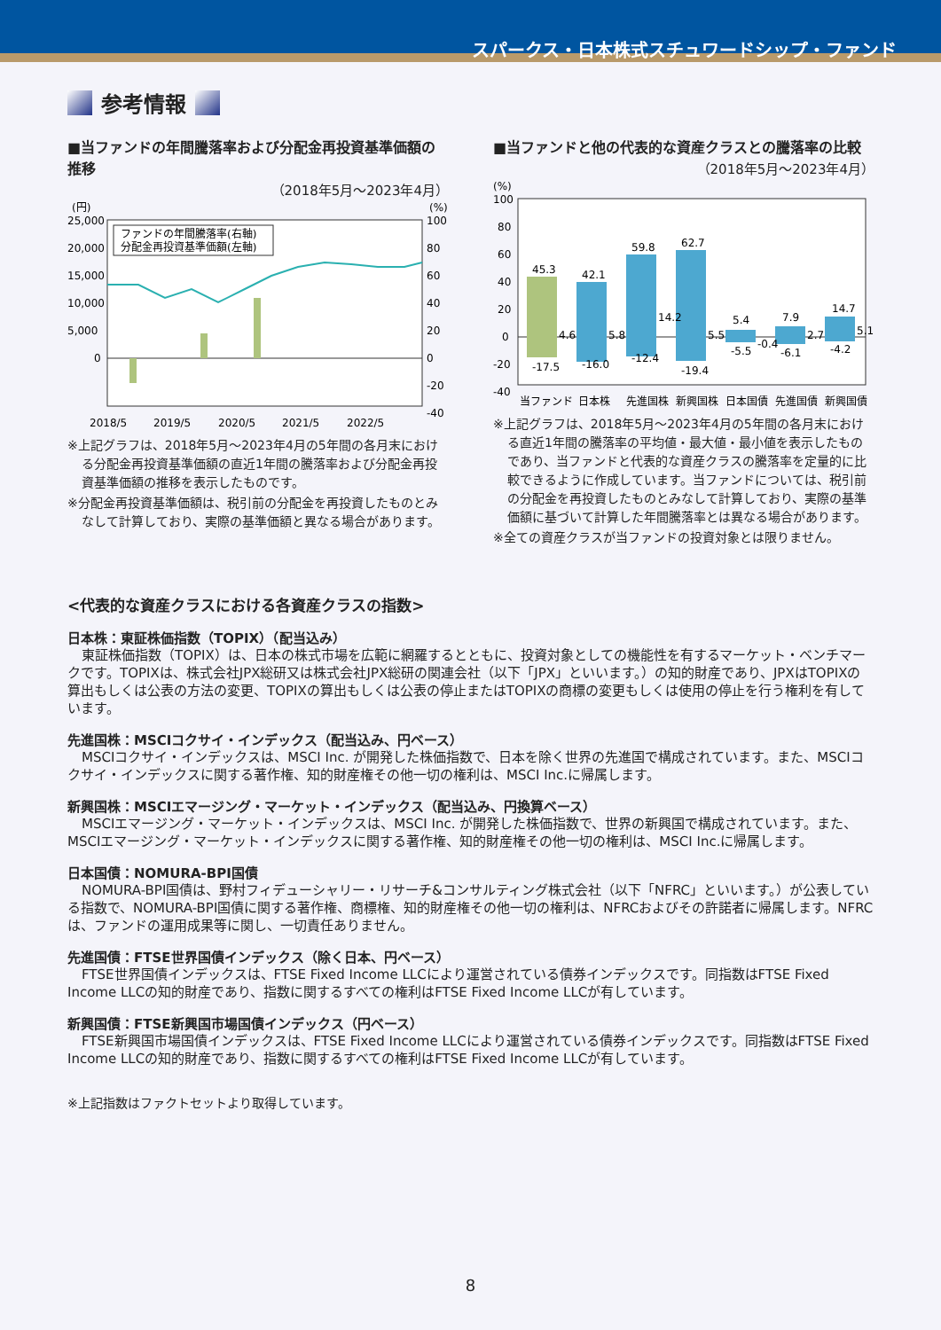スパークス・日本株式スチュワードシップ・ファンド
参考情報
■当ファンドの年間騰落率および分配金再投資基準価額の推移
（2018年5月～2023年4月）
(円)
(%)
25,000
20,000
15,000
10,000
5,000
0
100
80
60
40
20
0
-20
-40
ファンドの年間騰落率(右軸)
分配金再投資基準価額(左軸)
2018/5
2019/5
2020/5
2021/5
2022/5
※上記グラフは、2018年5月～2023年4月の5年間の各月末における分配金再投資基準価額の直近1年間の騰落率および分配金再投資基準価額の推移を表示したものです。
※分配金再投資基準価額は、税引前の分配金を再投資したものとみなして計算しており、実際の基準価額と異なる場合があります。
■当ファンドと他の代表的な資産クラスとの騰落率の比較
（2018年5月～2023年4月）
(%)
100
80
60
40
20
0
-20
-40
45.3
42.1
59.8
62.7
5.4
7.9
14.7
4.6
5.8
14.2
5.5
-0.4
2.7
5.1
-17.5
-16.0
-12.4
-19.4
-5.5
-6.1
-4.2
当ファンド
日本株
先進国株
新興国株
日本国債
先進国債
新興国債
※上記グラフは、2018年5月～2023年4月の5年間の各月末における直近1年間の騰落率の平均値・最大値・最小値を表示したものであり、当ファンドと代表的な資産クラスの騰落率を定量的に比較できるように作成しています。当ファンドについては、税引前の分配金を再投資したものとみなして計算しており、実際の基準価額に基づいて計算した年間騰落率とは異なる場合があります。
※全ての資産クラスが当ファンドの投資対象とは限りません。
<代表的な資産クラスにおける各資産クラスの指数>
日本株：東証株価指数（TOPIX）（配当込み）
東証株価指数（TOPIX）は、日本の株式市場を広範に網羅するとともに、投資対象としての機能性を有するマーケット・ベンチマークです。TOPIXは、株式会社JPX総研又は株式会社JPX総研の関連会社（以下「JPX」といいます。）の知的財産であり、JPXはTOPIXの算出もしくは公表の方法の変更、TOPIXの算出もしくは公表の停止またはTOPIXの商標の変更もしくは使用の停止を行う権利を有しています。
先進国株：MSCIコクサイ・インデックス（配当込み、円ベース）
MSCIコクサイ・インデックスは、MSCI Inc. が開発した株価指数で、日本を除く世界の先進国で構成されています。また、MSCIコクサイ・インデックスに関する著作権、知的財産権その他一切の権利は、MSCI Inc.に帰属します。
新興国株：MSCIエマージング・マーケット・インデックス（配当込み、円換算ベース）
MSCIエマージング・マーケット・インデックスは、MSCI Inc. が開発した株価指数で、世界の新興国で構成されています。また、MSCIエマージング・マーケット・インデックスに関する著作権、知的財産権その他一切の権利は、MSCI Inc.に帰属します。
日本国債：NOMURA-BPI国債
NOMURA-BPI国債は、野村フィデューシャリー・リサーチ&コンサルティング株式会社（以下「NFRC」といいます。）が公表している指数で、NOMURA-BPI国債に関する著作権、商標権、知的財産権その他一切の権利は、NFRCおよびその許諾者に帰属します。NFRCは、ファンドの運用成果等に関し、一切責任ありません。
先進国債：FTSE世界国債インデックス（除く日本、円ベース）
FTSE世界国債インデックスは、FTSE Fixed Income LLCにより運営されている債券インデックスです。同指数はFTSE Fixed Income LLCの知的財産であり、指数に関するすべての権利はFTSE Fixed Income LLCが有しています。
新興国債：FTSE新興国市場国債インデックス（円ベース）
FTSE新興国市場国債インデックスは、FTSE Fixed Income LLCにより運営されている債券インデックスです。同指数はFTSE Fixed Income LLCの知的財産であり、指数に関するすべての権利はFTSE Fixed Income LLCが有しています。
※上記指数はファクトセットより取得しています。
8